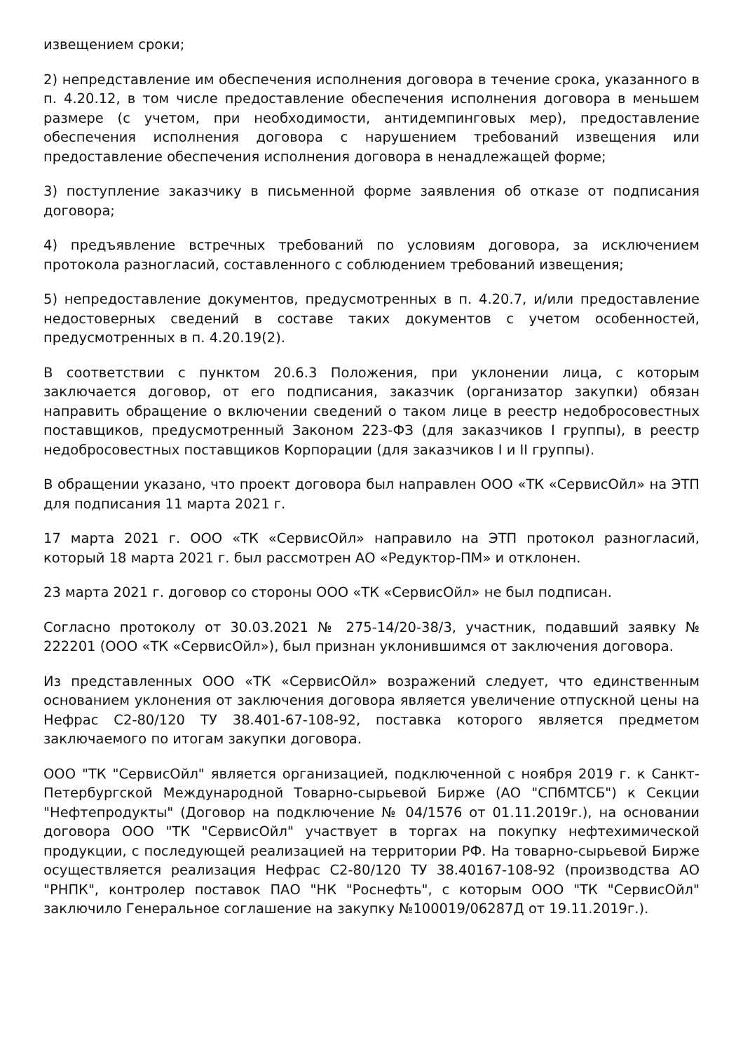извещением сроки;
2) непредставление им обеспечения исполнения договора в течение срока, указанного в п. 4.20.12, в том числе предоставление обеспечения исполнения договора в меньшем размере (с учетом, при необходимости, антидемпинговых мер), предоставление обеспечения исполнения договора с нарушением требований извещения или предоставление обеспечения исполнения договора в ненадлежащей форме;
3) поступление заказчику в письменной форме заявления об отказе от подписания договора;
4) предъявление встречных требований по условиям договора, за исключением протокола разногласий, составленного с соблюдением требований извещения;
5) непредоставление документов, предусмотренных в п. 4.20.7, и/или предоставление недостоверных сведений в составе таких документов с учетом особенностей, предусмотренных в п. 4.20.19(2).
В соответствии с пунктом 20.6.3 Положения, при уклонении лица, с которым заключается договор, от его подписания, заказчик (организатор закупки) обязан направить обращение о включении сведений о таком лице в реестр недобросовестных поставщиков, предусмотренный Законом 223-ФЗ (для заказчиков I группы), в реестр недобросовестных поставщиков Корпорации (для заказчиков I и II группы).
В обращении указано, что проект договора был направлен ООО «ТК «СервисОйл» на ЭТП для подписания 11 марта 2021 г.
17 марта 2021 г. ООО «ТК «СервисОйл» направило на ЭТП протокол разногласий, который 18 марта 2021 г. был рассмотрен АО «Редуктор-ПМ» и отклонен.
23 марта 2021 г. договор со стороны ООО «ТК «СервисОйл» не был подписан.
Согласно протоколу от 30.03.2021 № 275-14/20-38/3, участник, подавший заявку № 222201 (ООО «ТК «СервисОйл»), был признан уклонившимся от заключения договора.
Из представленных ООО «ТК «СервисОйл» возражений следует, что единственным основанием уклонения от заключения договора является увеличение отпускной цены на Нефрас С2-80/120 ТУ 38.401-67-108-92, поставка которого является предметом заключаемого по итогам закупки договора.
ООО "ТК "СервисОйл" является организацией, подключенной с ноября 2019 г. к Санкт-Петербургской Международной Товарно-сырьевой Бирже (АО "СПбМТСБ") к Секции "Нефтепродукты" (Договор на подключение № 04/1576 от 01.11.2019г.), на основании договора ООО "ТК "СервисОйл" участвует в торгах на покупку нефтехимической продукции, с последующей реализацией на территории РФ. На товарно-сырьевой Бирже осуществляется реализация Нефрас С2-80/120 ТУ 38.40167-108-92 (производства АО "РНПК", контролер поставок ПАО "НК "Роснефть", с которым ООО "ТК "СервисОйл" заключило Генеральное соглашение на закупку №100019/06287Д от 19.11.2019г.).